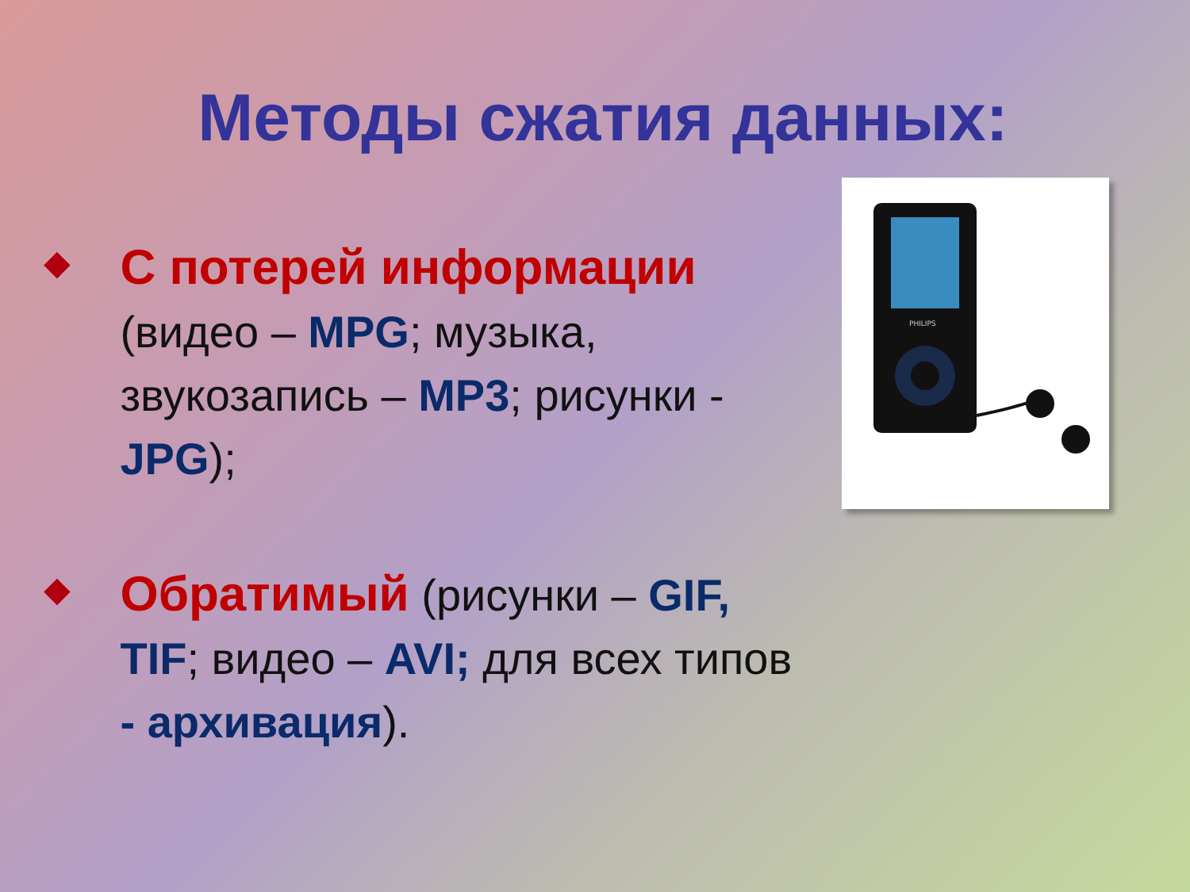Методы сжатия данных:
PHILIPS
◆
С потерей информации (видео – MPG; музыка, звукозапись – MP3; рисунки - JPG);
◆
Обратимый (рисунки – GIF, TIF; видео – AVI; для всех типов - архивация).